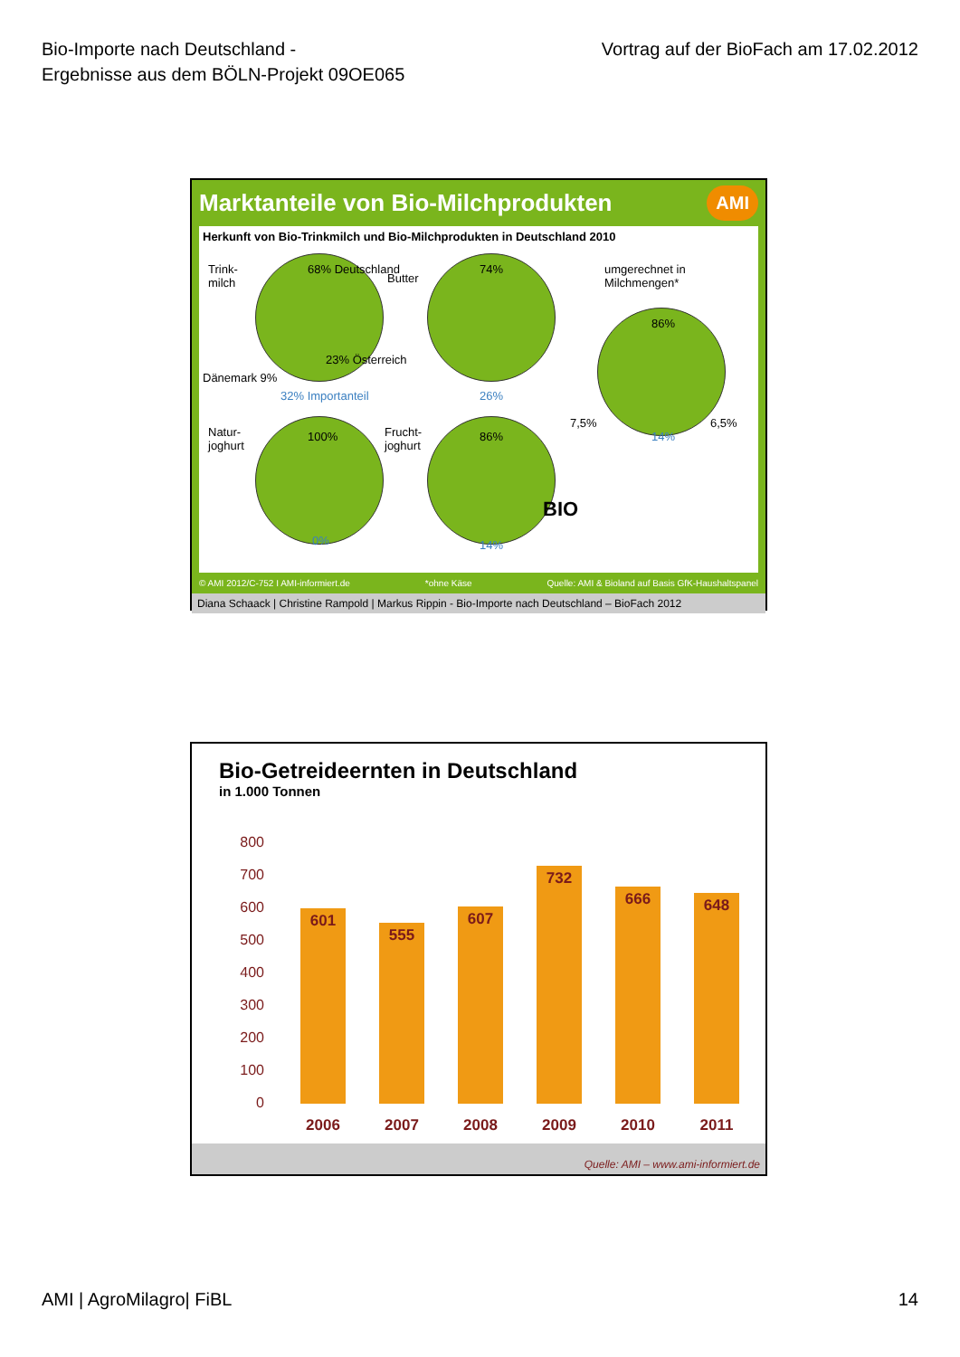Bio-Importe nach Deutschland -
Ergebnisse aus dem BÖLN-Projekt 09OE065
Vortrag auf der BioFach am 17.02.2012
Marktanteile von Bio-Milchprodukten
AMI
Herkunft von Bio-Trinkmilch und Bio-Milchprodukten in Deutschland 2010
Trink-
milch
68% Deutschland
Dänemark 9%
23% Österreich
32% Importanteil
Butter
74%
26%
umgerechnet in
Milchmengen*
86%
7,5% 6,5%
14%
Natur-
joghurt
100%
0%
Frucht-
joghurt
86%
14%
BIO
© AMI 2012/C-752 I AMI-informiert.de *ohne Käse Quelle: AMI & Bioland auf Basis GfK-Haushaltspanel
Diana Schaack | Christine Rampold | Markus Rippin - Bio-Importe nach Deutschland – BioFach 2012
Bio-Getreideernten in Deutschland
in 1.000 Tonnen
800
700
600
500
400
300
200
100
0
601
2006
555
2007
607
2008
732
2009
666
2010
648
2011
Quelle: AMI – www.ami-informiert.de
AMI | AgroMilagro| FiBL 14